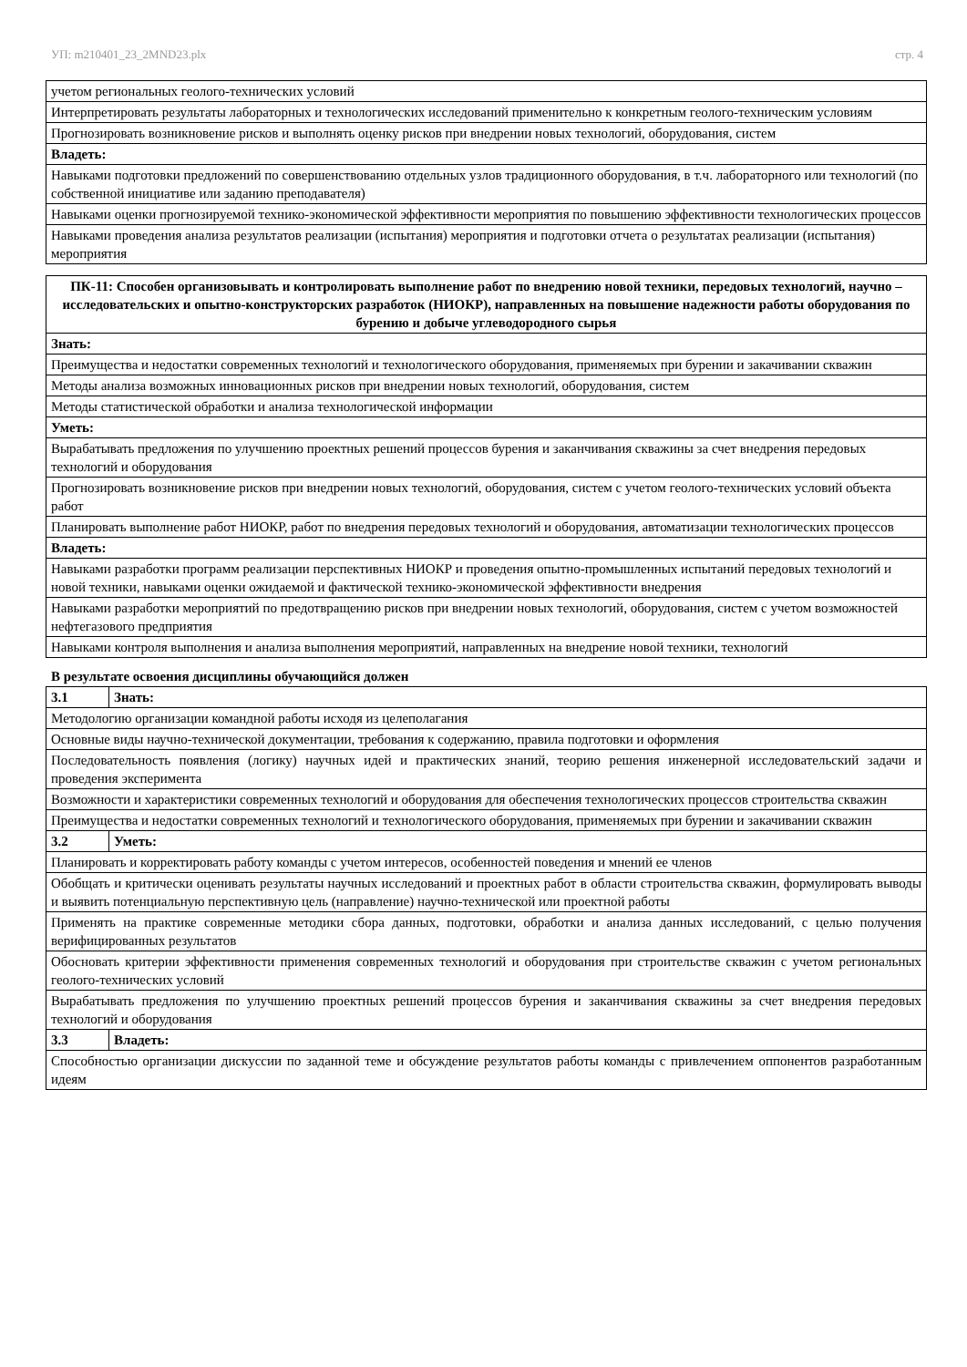УП: m210401_23_2MND23.plx стр. 4
| учетом региональных геолого-технических условий |
| Интерпретировать результаты лабораторных и технологических исследований применительно к конкретным геолого-техническим условиям |
| Прогнозировать возникновение рисков и выполнять оценку рисков при внедрении новых технологий, оборудования, систем |
| Владеть: |
| Навыками подготовки предложений по совершенствованию отдельных узлов традиционного оборудования, в т.ч. лабораторного или технологий (по собственной инициативе или заданию преподавателя) |
| Навыками оценки прогнозируемой технико-экономической эффективности мероприятия по повышению эффективности технологических процессов |
| Навыками проведения анализа результатов реализации (испытания) мероприятия и подготовки отчета о результатах реализации (испытания) мероприятия |
| ПК-11: Способен организовывать и контролировать выполнение работ по внедрению новой техники, передовых технологий, научно – исследовательских и опытно-конструкторских разработок (НИОКР), направленных на повышение надежности работы оборудования по бурению и добыче углеводородного сырья |
| --- |
| Знать: |
| Преимущества и недостатки современных технологий и технологического оборудования, применяемых при бурении и закачивании скважин |
| Методы анализа возможных инновационных рисков при внедрении новых технологий, оборудования, систем |
| Методы статистической обработки и анализа технологической информации |
| Уметь: |
| Вырабатывать предложения по улучшению проектных решений процессов бурения и заканчивания скважины за счет внедрения передовых технологий и оборудования |
| Прогнозировать возникновение рисков при внедрении новых технологий, оборудования, систем с учетом геолого-технических условий объекта работ |
| Планировать выполнение работ НИОКР, работ по внедрения передовых технологий и оборудования, автоматизации технологических процессов |
| Владеть: |
| Навыками разработки программ реализации перспективных НИОКР и проведения опытно-промышленных испытаний передовых технологий и новой техники, навыками оценки ожидаемой и фактической технико-экономической эффективности внедрения |
| Навыками разработки мероприятий по предотвращению рисков при внедрении новых технологий, оборудования, систем с учетом возможностей нефтегазового предприятия |
| Навыками контроля выполнения и анализа выполнения мероприятий, направленных на внедрение новой техники, технологий |
В результате освоения дисциплины обучающийся должен
| 3.1 | Знать: |
| Методологию организации командной работы исходя из целеполагания | |
| Основные виды научно-технической документации, требования к содержанию, правила подготовки и оформления | |
| Последовательность появления (логику) научных идей и практических знаний, теорию решения инженерной исследовательский задачи и проведения эксперимента | |
| Возможности и характеристики современных технологий и оборудования для обеспечения технологических процессов строительства скважин | |
| Преимущества и недостатки современных технологий и технологического оборудования, применяемых при бурении и закачивании скважин | |
| 3.2 | Уметь: |
| Планировать и корректировать работу команды с учетом интересов, особенностей поведения и мнений ее членов | |
| Обобщать и критически оценивать результаты научных исследований и проектных работ в области строительства скважин, формулировать выводы и выявить потенциальную перспективную цель (направление) научно-технической или проектной работы | |
| Применять на практике современные методики сбора данных, подготовки, обработки и анализа данных исследований, с целью получения верифицированных результатов | |
| Обосновать критерии эффективности применения современных технологий и оборудования при строительстве скважин с учетом региональных геолого-технических условий | |
| Вырабатывать предложения по улучшению проектных решений процессов бурения и заканчивания скважины за счет внедрения передовых технологий и оборудования | |
| 3.3 | Владеть: |
| Способностью организации дискуссии по заданной теме и обсуждение результатов работы команды с привлечением оппонентов разработанным идеям | |